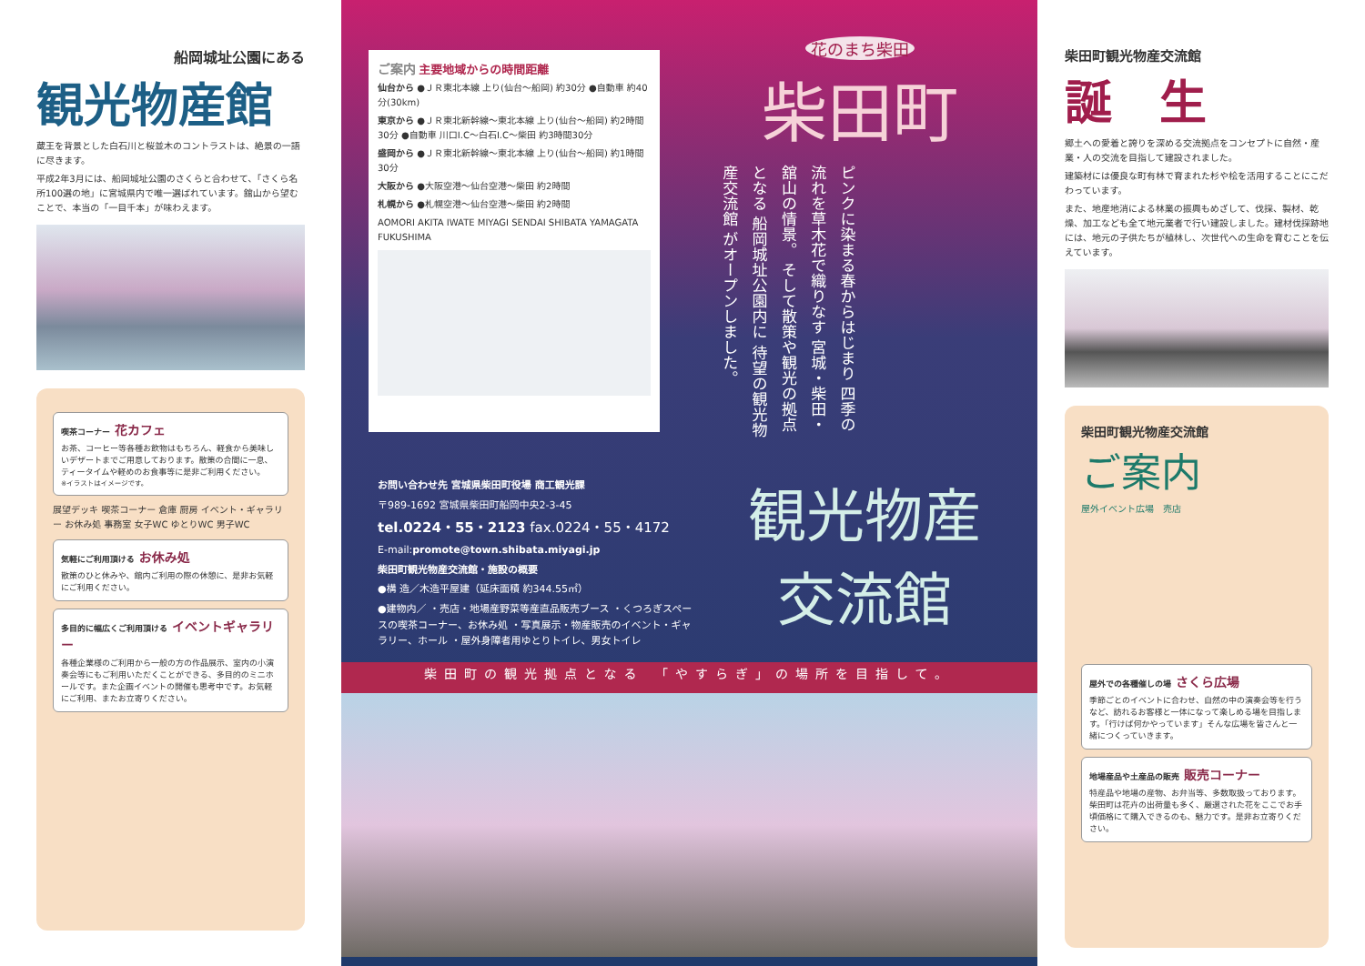船岡城址公園にある
観光物産館
蔵王を背景とした白石川と桜並木のコントラストは、絶景の一語に尽きます。
平成2年3月には、船岡城址公園のさくらと合わせて、「さくら名所100選の地」に宮城県内で唯一選ばれています。舘山から望むことで、本当の「一目千本」が味わえます。
喫茶コーナー 花カフェ
お茶、コーヒー等各種お飲物はもちろん、軽食から美味しいデザートまでご用意しております。散策の合間に一息、ティータイムや軽めのお食事等に是非ご利用ください。
※イラストはイメージです。
展望デッキ 喫茶コーナー 倉庫 厨房 イベント・ギャラリー お休み処 事務室 女子WC ゆとりWC 男子WC
気軽にご利用頂ける お休み処
散策のひと休みや、館内ご利用の際の休憩に、是非お気軽にご利用ください。
多目的に幅広くご利用頂ける イベントギャラリー
各種企業様のご利用から一般の方の作品展示、室内の小演奏会等にもご利用いただくことができる、多目的のミニホールです。また企画イベントの開催も思考中です。お気軽にご利用、またお立寄りください。
ご案内 主要地域からの時間距離
仙台から ●ＪＲ東北本線 上り(仙台～船岡) 約30分 ●自動車 約40分(30km)
東京から ●ＪＲ東北新幹線～東北本線 上り(仙台～船岡) 約2時間30分 ●自動車 川口I.C～白石I.C～柴田 約3時間30分
盛岡から ●ＪＲ東北新幹線～東北本線 上り(仙台～船岡) 約1時間30分
大阪から ●大阪空港～仙台空港～柴田 約2時間
札幌から ●札幌空港～仙台空港～柴田 約2時間
AOMORI AKITA IWATE MIYAGI SENDAI SHIBATA YAMAGATA FUKUSHIMA
花のまち柴田
柴田町
ピンクに染まる春からはじまり 四季の流れを草木花で織りなす 宮城・柴田・舘山の情景。 そして散策や観光の拠点となる 船岡城址公園内に 待望の観光物産交流館 がオープンしました。
お問い合わせ先 宮城県柴田町役場 商工観光課
〒989-1692 宮城県柴田町船岡中央2-3-45
tel.0224・55・2123 fax.0224・55・4172
E-mail:promote@town.shibata.miyagi.jp
柴田町観光物産交流館・施設の概要
●構 造／木造平屋建（延床面積 約344.55㎡）
●建物内／ ・売店・地場産野菜等産直品販売ブース ・くつろぎスペースの喫茶コーナー、お休み処 ・写真展示・物産販売のイベント・ギャラリー、ホール ・屋外身障者用ゆとりトイレ、男女トイレ
観光物産
交流館
柴田町の観光拠点となる 「やすらぎ」の場所を目指して。
柴田町観光物産交流館
誕　生
郷土への愛着と誇りを深める交流拠点をコンセプトに自然・産業・人の交流を目指して建設されました。
建築材には優良な町有林で育まれた杉や桧を活用することにこだわっています。
また、地産地消による林業の振興もめざして、伐採、製材、乾燥、加工なども全て地元業者で行い建設しました。建材伐採跡地には、地元の子供たちが植林し、次世代への生命を育むことを伝えています。
柴田町観光物産交流館
ご案内
屋外イベント広場　売店
屋外での各種催しの場 さくら広場
季節ごとのイベントに合わせ、自然の中の演奏会等を行うなど、訪れるお客様と一体になって楽しめる場を目指します。「行けば何かやっています」そんな広場を皆さんと一緒につくっていきます。
地場産品や土産品の販売 販売コーナー
特産品や地場の産物、お弁当等、多数取扱っております。柴田町は花卉の出荷量も多く、厳選された花をここでお手頃価格にて購入できるのも、魅力です。是非お立寄りください。